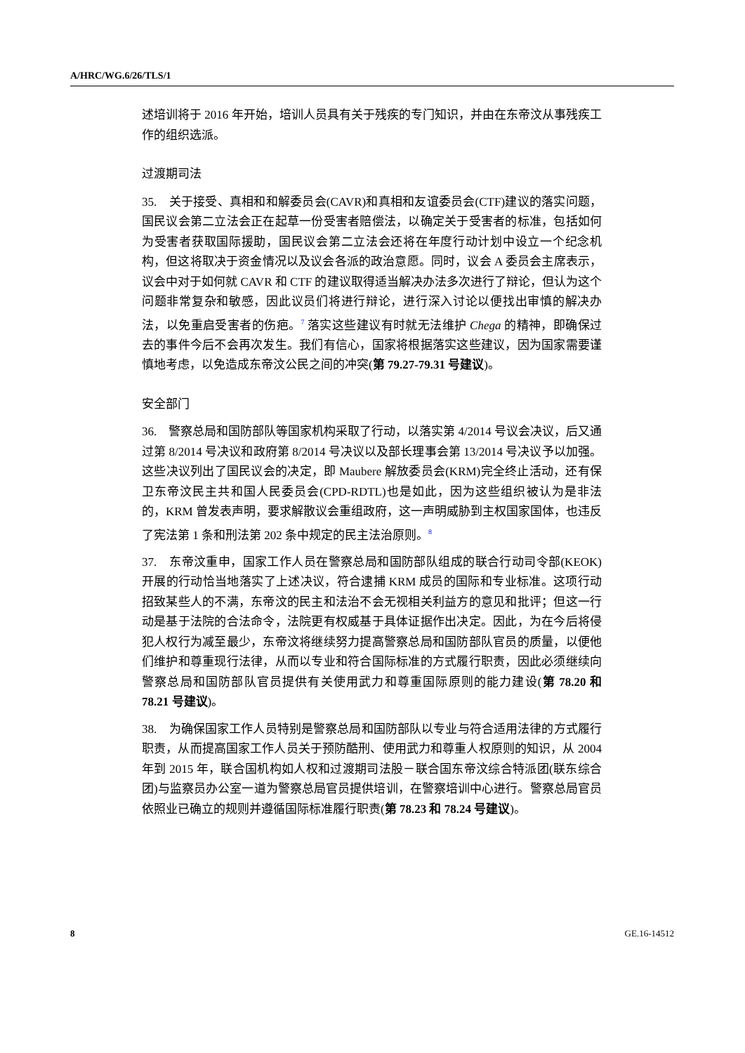A/HRC/WG.6/26/TLS/1
述培训将于 2016 年开始，培训人员具有关于残疾的专门知识，并由在东帝汶从事残疾工作的组织选派。
过渡期司法
35.　关于接受、真相和和解委员会(CAVR)和真相和友谊委员会(CTF)建议的落实问题，国民议会第二立法会正在起草一份受害者赔偿法，以确定关于受害者的标准，包括如何为受害者获取国际援助，国民议会第二立法会还将在年度行动计划中设立一个纪念机构，但这将取决于资金情况以及议会各派的政治意愿。同时，议会 A 委员会主席表示，议会中对于如何就 CAVR 和 CTF 的建议取得适当解决办法多次进行了辩论，但认为这个问题非常复杂和敏感，因此议员们将进行辩论，进行深入讨论以便找出审慎的解决办法，以免重启受害者的伤疤。<sup>7</sup> 落实这些建议有时就无法维护 Chega 的精神，即确保过去的事件今后不会再次发生。我们有信心，国家将根据落实这些建议，因为国家需要谨慎地考虑，以免造成东帝汶公民之间的冲突(第 79.27-79.31 号建议)。
安全部门
36.　警察总局和国防部队等国家机构采取了行动，以落实第 4/2014 号议会决议，后又通过第 8/2014 号决议和政府第 8/2014 号决议以及部长理事会第 13/2014 号决议予以加强。这些决议列出了国民议会的决定，即 Maubere 解放委员会(KRM)完全终止活动，还有保卫东帝汶民主共和国人民委员会(CPD-RDTL)也是如此，因为这些组织被认为是非法的，KRM 曾发表声明，要求解散议会重组政府，这一声明威胁到主权国家国体，也违反了宪法第 1 条和刑法第 202 条中规定的民主法治原则。<sup>8</sup>
37.　东帝汶重申，国家工作人员在警察总局和国防部队组成的联合行动司令部(KEOK)开展的行动恰当地落实了上述决议，符合逮捕 KRM 成员的国际和专业标准。这项行动招致某些人的不满，东帝汶的民主和法治不会无视相关利益方的意见和批评；但这一行动是基于法院的合法命令，法院更有权威基于具体证据作出决定。因此，为在今后将侵犯人权行为减至最少，东帝汶将继续努力提高警察总局和国防部队官员的质量，以便他们维护和尊重现行法律，从而以专业和符合国际标准的方式履行职责，因此必须继续向警察总局和国防部队官员提供有关使用武力和尊重国际原则的能力建设(第 78.20 和 78.21 号建议)。
38.　为确保国家工作人员特别是警察总局和国防部队以专业与符合适用法律的方式履行职责，从而提高国家工作人员关于预防酷刑、使用武力和尊重人权原则的知识，从 2004 年到 2015 年，联合国机构如人权和过渡期司法股－联合国东帝汶综合特派团(联东综合团)与监察员办公室一道为警察总局官员提供培训，在警察培训中心进行。警察总局官员依照业已确立的规则并遵循国际标准履行职责(第 78.23 和 78.24 号建议)。
8 GE.16-14512